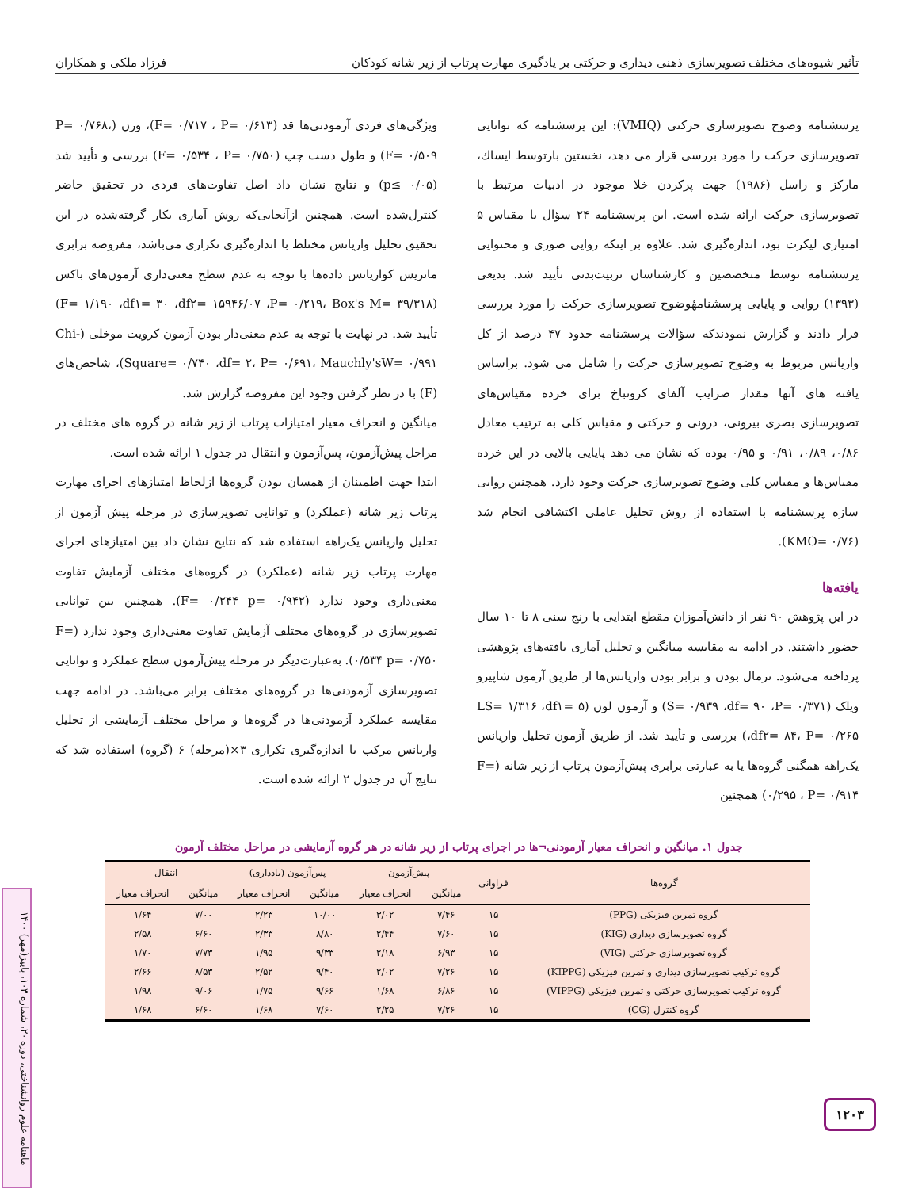تأثیر شیوه‌های مختلف تصویرسازی ذهنی دیداری و حرکتی بر یادگیری مهارت پرتاب از زیر شانه کودکان فرزاد ملکی و همکاران
پرسشنامه وضوح تصویرسازی حرکتی (VMIQ): این پرسشنامه که توانایی تصویرسازی حرکت را مورد بررسی قرار می دهد، نخستین بارتوسط ایساك، مارکز و راسل (۱۹۸۶) جهت پرکردن خلا موجود در ادبیات مرتبط با تصویرسازی حرکت ارائه شده است. این پرسشنامه ۲۴ سؤال با مقیاس ۵ امتیازی لیکرت بود، اندازه‌گیری شد. علاوه بر اینکه روایی صوری و محتوایی پرسشنامه توسط متخصصین و کارشناسان تربیت‌بدنی تأیید شد. بدیعی (۱۳۹۳) روایی و پایایی پرسشنامهٔوضوح تصویرسازی حرکت را مورد بررسی قرار دادند و گزارش نمودندکه سؤالات پرسشنامه حدود ۴۷ درصد از کل واریانس مربوط به وضوح تصویرسازی حرکت را شامل می شود. براساس یافته های آنها مقدار ضرایب آلفای کرونباخ برای خرده مقیاس‌های تصویرسازی بصری بیرونی، درونی و حرکتی و مقیاس کلی به ترتیب معادل ۰/۸۶، ۰/۸۹، ۰/۹۱ و ۰/۹۵ بوده که نشان می دهد پایایی بالایی در این خرده مقیاس‌ها و مقیاس کلی وضوح تصویرسازی حرکت وجود دارد. همچنین روایی سازه پرسشنامه با استفاده از روش تحلیل عاملی اکتشافی انجام شد (KMO= ۰/۷۶).
یافته‌ها
در این پژوهش ۹۰ نفر از دانش‌آموزان مقطع ابتدایی با رنج سنی ۸ تا ۱۰ سال حضور داشتند. در ادامه به مقایسه میانگین و تحلیل آماری یافته‌های پژوهشی پرداخته می‌شود. نرمال بودن و برابر بودن واریانس‌ها از طریق آزمون شاپیرو ویلک (S= ۰/۹۳۹ ،df= ۹۰ ،P= ۰/۳۷۱) و آزمون لون (LS= ۱/۳۱۶ ،df۱= ۵ ،df۲= ۸۴، P= ۰/۲۶۵) بررسی و تأیید شد. از طریق آزمون تحلیل واریانس یک‌راهه همگنی گروه‌ها یا به عبارتی برابری پیش‌آزمون پرتاب از زیر شانه (F= ۰/۲۹۵ ، P= ۰/۹۱۴) همچنین
ویژگی‌های فردی آزمودنی‌ها قد (F= ۰/۷۱۷ ، P= ۰/۶۱۳)، وزن (P= ۰/۷۶۸، F= ۰/۵۰۹) و طول دست چپ (F= ۰/۵۳۴ ، P= ۰/۷۵۰) بررسی و تأیید شد (p≤ ۰/۰۵) و نتایج نشان داد اصل تفاوت‌های فردی در تحقیق حاضر کنترل‌شده است. همچنین ازآنجایی‌که روش آماری بکار گرفته‌شده در این تحقیق تحلیل واریانس مختلط با اندازه‌گیری تکراری می‌باشد، مفروضه برابری ماتریس کواریانس داده‌ها با توجه به عدم سطح معنی‌داری آزمون‌های باکس (F= ۱/۱۹۰ ،df۱= ۳۰ ،df۲= ۱۵۹۴۶/۰۷ ،P= ۰/۲۱۹، Box's M= ۳۹/۳۱۸) تأیید شد. در نهایت با توجه به عدم معنی‌دار بودن آزمون کرویت موخلی (Chi-Square= ۰/۷۴۰ ،df= ۲، P= ۰/۶۹۱، Mauchly'sW= ۰/۹۹۱)، شاخص‌های (F) با در نظر گرفتن وجود این مفروضه گزارش شد.
میانگین و انحراف معیار امتیازات پرتاب از زیر شانه در گروه های مختلف در مراحل پیش‌آزمون، پس‌آزمون و انتقال در جدول ۱ ارائه شده است.
ابتدا جهت اطمینان از همسان بودن گروه‌ها ازلحاظ امتیازهای اجرای مهارت پرتاب زیر شانه (عملکرد) و توانایی تصویرسازی در مرحله پیش آزمون از تحلیل واریانس یک‌راهه استفاده شد که نتایج نشان داد بین امتیازهای اجرای مهارت پرتاب زیر شانه (عملکرد) در گروه‌های مختلف آزمایش تفاوت معنی‌داری وجود ندارد (F= ۰/۲۴۴ p= ۰/۹۴۲). همچنین بین توانایی تصویرسازی در گروه‌های مختلف آزمایش تفاوت معنی‌داری وجود ندارد (F= ۰/۵۳۴ p= ۰/۷۵۰). به‌عبارت‌دیگر در مرحله پیش‌آزمون سطح عملکرد و توانایی تصویرسازی آزمودنی‌ها در گروه‌های مختلف برابر می‌باشد. در ادامه جهت مقایسه عملکرد آزمودنی‌ها در گروه‌ها و مراحل مختلف آزمایشی از تحلیل واریانس مرکب با اندازه‌گیری تکراری ۳×(مرحله) ۶ (گروه) استفاده شد که نتایج آن در جدول ۲ ارائه شده است.
جدول ۱. میانگین و انحراف معیار آزمودنی¬ها در اجرای پرتاب از زیر شانه در هر گروه آزمایشی در مراحل مختلف آزمون
| گروه‌ها | فراوانی | پیش‌آزمون | | پس‌آزمون (یادداری) | | انتقال | |
| --- | --- | --- | --- | --- | --- | --- | --- |
| | | میانگین | انحراف معیار | میانگین | انحراف معیار | میانگین | انحراف معیار |
| گروه تمرین فیزیکی (PPG) | ۱۵ | ۷/۴۶ | ۳/۰۲ | ۱۰/۰۰ | ۲/۲۳ | ۷/۰۰ | ۱/۶۴ |
| گروه تصویرسازی دیداری (KIG) | ۱۵ | ۷/۶۰ | ۲/۴۴ | ۸/۸۰ | ۲/۳۳ | ۶/۶۰ | ۲/۵۸ |
| گروه تصویرسازی حرکتی (VIG) | ۱۵ | ۶/۹۳ | ۲/۱۸ | ۹/۳۳ | ۱/۹۵ | ۷/۷۳ | ۱/۷۰ |
| گروه ترکیب تصویرسازی دیداری و تمرین فیزیکی (KIPPG) | ۱۵ | ۷/۲۶ | ۲/۰۲ | ۹/۴۰ | ۲/۵۲ | ۸/۵۳ | ۲/۶۶ |
| گروه ترکیب تصویرسازی حرکتی و تمرین فیزیکی (VIPPG) | ۱۵ | ۶/۸۶ | ۱/۶۸ | ۹/۶۶ | ۱/۷۵ | ۹/۰۶ | ۱/۹۸ |
| گروه کنترل (CG) | ۱۵ | ۷/۲۶ | ۲/۲۵ | ۷/۶۰ | ۱/۶۸ | ۶/۶۰ | ۱/۶۸ |
ماهنامه علوم روانشناختی، دوره ۲۰، شماره ۱۰۳، پاییز(مهر) ۱۴۰۰
۱۲۰۳